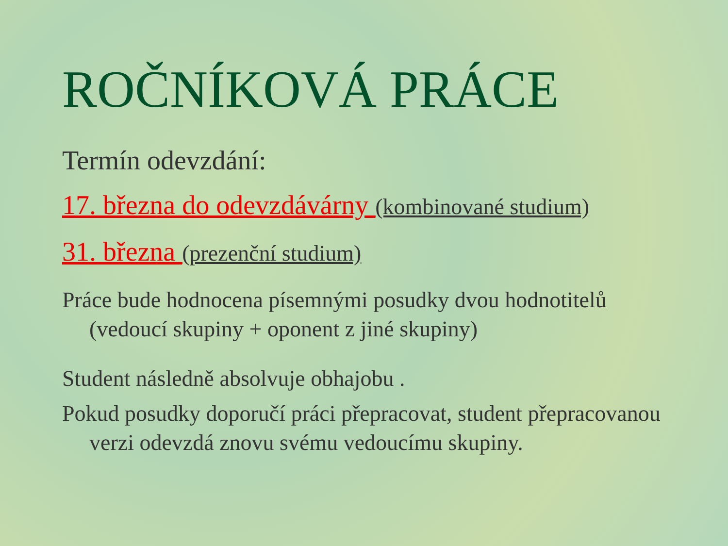ROČNÍKOVÁ PRÁCE
Termín odevzdání:
17. března do odevzdávárny (kombinované studium)
31. března (prezenční studium)
Práce bude hodnocena písemnými posudky dvou hodnotitelů (vedoucí skupiny + oponent z jiné skupiny)
Student následně absolvuje obhajobu .
Pokud posudky doporučí práci přepracovat, student přepracovanou verzi odevzdá znovu svému vedoucímu skupiny.